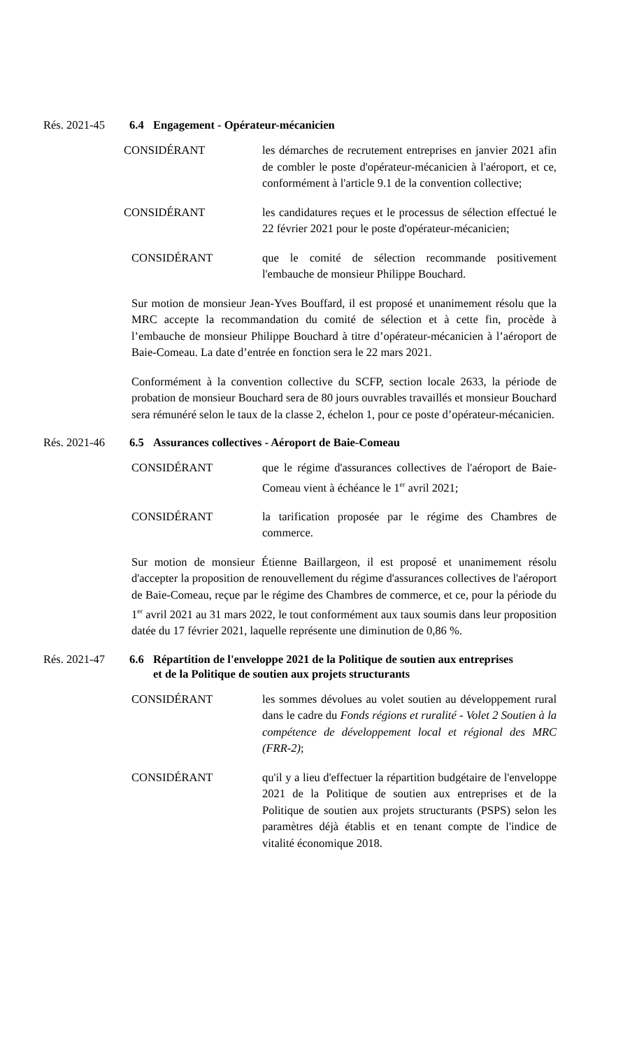Rés. 2021-45 6.4 Engagement - Opérateur-mécanicien
CONSIDÉRANT les démarches de recrutement entreprises en janvier 2021 afin de combler le poste d'opérateur-mécanicien à l'aéroport, et ce, conformément à l'article 9.1 de la convention collective;
CONSIDÉRANT les candidatures reçues et le processus de sélection effectué le 22 février 2021 pour le poste d'opérateur-mécanicien;
CONSIDÉRANT que le comité de sélection recommande positivement l'embauche de monsieur Philippe Bouchard.
Sur motion de monsieur Jean-Yves Bouffard, il est proposé et unanimement résolu que la MRC accepte la recommandation du comité de sélection et à cette fin, procède à l’embauche de monsieur Philippe Bouchard à titre d’opérateur-mécanicien à l’aéroport de Baie-Comeau. La date d’entrée en fonction sera le 22 mars 2021.
Conformément à la convention collective du SCFP, section locale 2633, la période de probation de monsieur Bouchard sera de 80 jours ouvrables travaillés et monsieur Bouchard sera rémunéré selon le taux de la classe 2, échelon 1, pour ce poste d’opérateur-mécanicien.
Rés. 2021-46 6.5 Assurances collectives - Aéroport de Baie-Comeau
CONSIDÉRANT que le régime d'assurances collectives de l'aéroport de Baie-Comeau vient à échéance le 1<sup>er</sup> avril 2021;
CONSIDÉRANT la tarification proposée par le régime des Chambres de commerce.
Sur motion de monsieur Étienne Baillargeon, il est proposé et unanimement résolu d'accepter la proposition de renouvellement du régime d'assurances collectives de l'aéroport de Baie-Comeau, reçue par le régime des Chambres de commerce, et ce, pour la période du 1<sup>er</sup> avril 2021 au 31 mars 2022, le tout conformément aux taux soumis dans leur proposition datée du 17 février 2021, laquelle représente une diminution de 0,86 %.
Rés. 2021-47 6.6 Répartition de l'enveloppe 2021 de la Politique de soutien aux entreprises
et de la Politique de soutien aux projets structurants
CONSIDÉRANT les sommes dévolues au volet soutien au développement rural dans le cadre du Fonds régions et ruralité - Volet 2 Soutien à la compétence de développement local et régional des MRC (FRR-2);
CONSIDÉRANT qu'il y a lieu d'effectuer la répartition budgétaire de l'enveloppe 2021 de la Politique de soutien aux entreprises et de la Politique de soutien aux projets structurants (PSPS) selon les paramètres déjà établis et en tenant compte de l'indice de vitalité économique 2018.